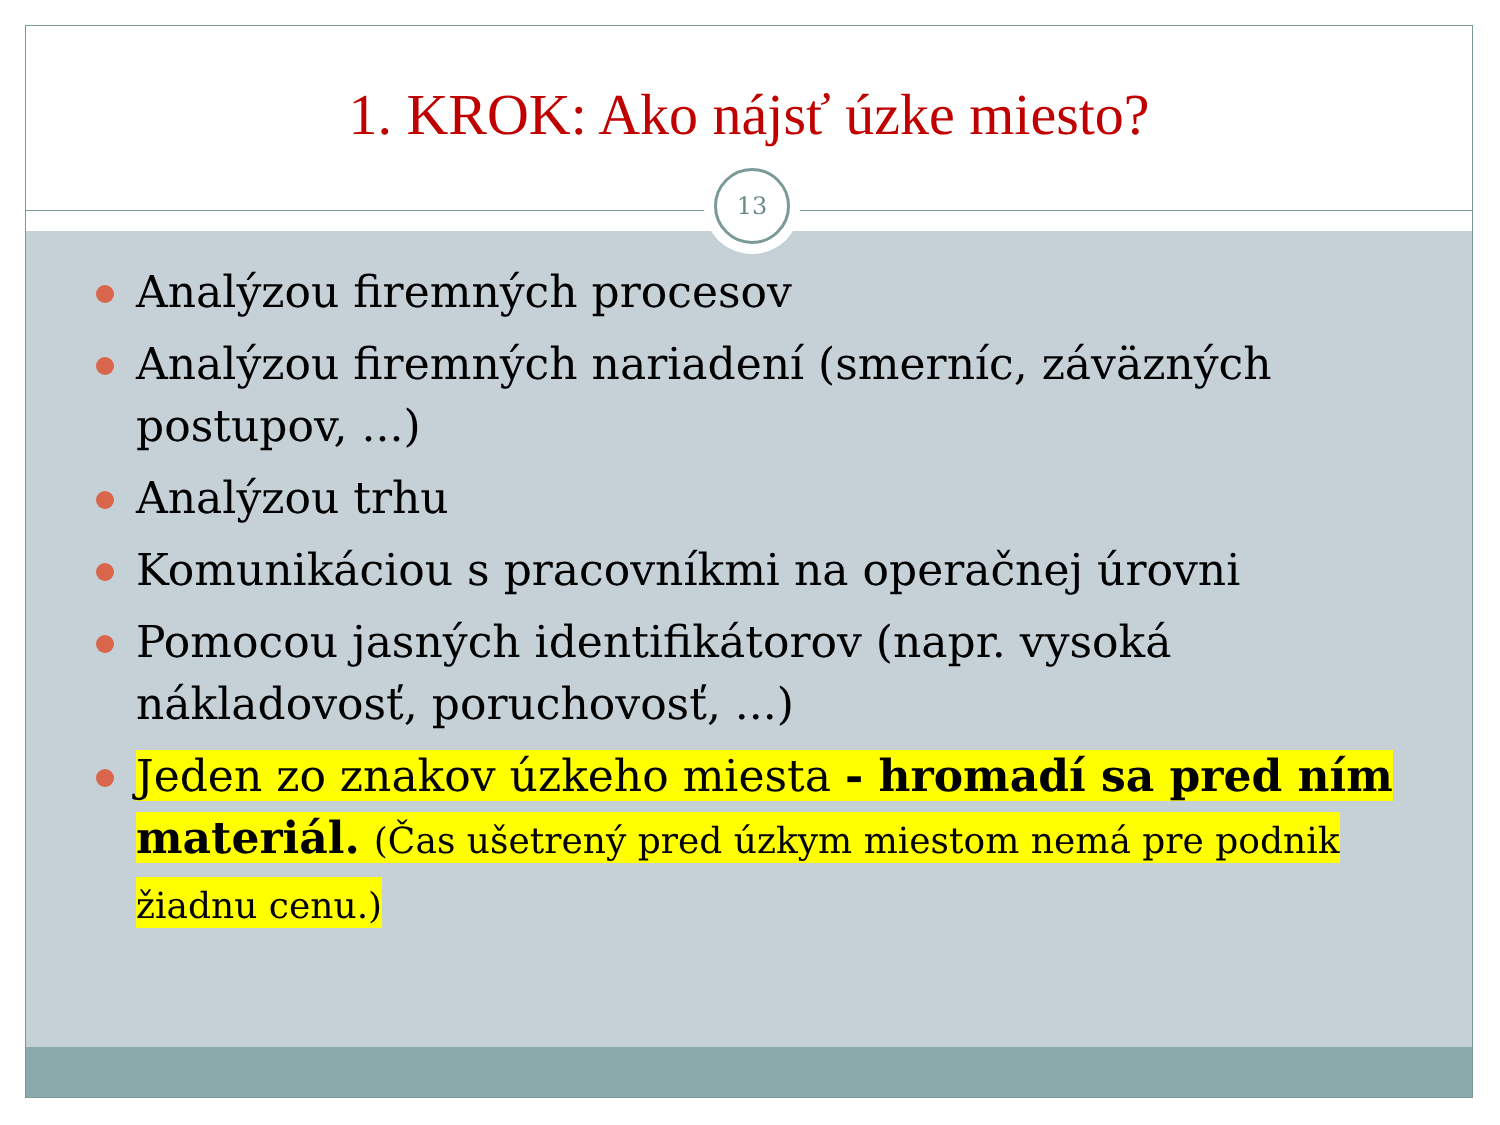1. KROK: Ako nájsť úzke miesto?
13
Analýzou firemných procesov
Analýzou firemných nariadení (smerníc, záväzných postupov, ...)
Analýzou trhu
Komunikáciou s pracovníkmi na operačnej úrovni
Pomocou jasných identifikátorov (napr. vysoká nákladovosť, poruchovosť, ...)
Jeden zo znakov úzkeho miesta - hromadí sa pred ním materiál. (Čas ušetrený pred úzkym miestom nemá pre podnik žiadnu cenu.)